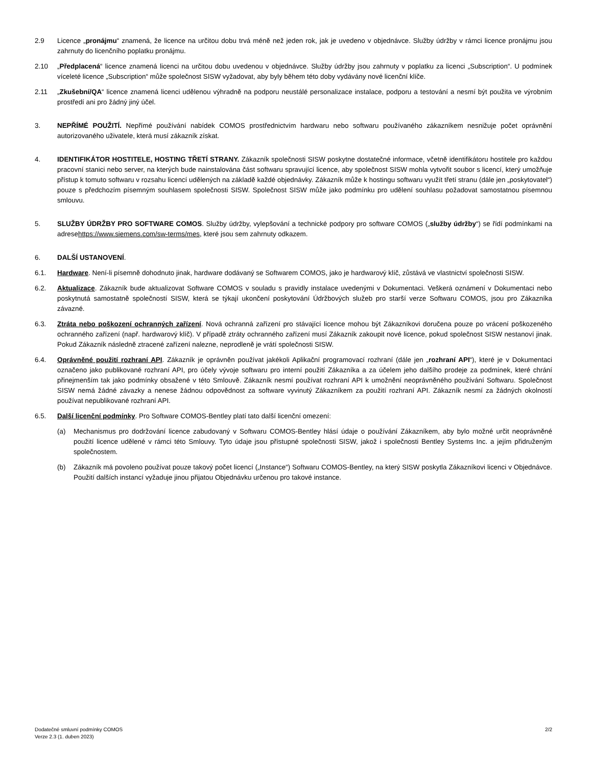2.9 Licence „pronájmu“ znamená, že licence na určitou dobu trvá méně než jeden rok, jak je uvedeno v objednávce. Služby údržby v rámci licence pronájmu jsou zahrnuty do licenčního poplatku pronájmu.
2.10 „Předplacená“ licence znamená licenci na určitou dobu uvedenou v objednávce. Služby údržby jsou zahrnuty v poplatku za licenci „Subscription“. U podmínek víceleté licence „Subscription“ může společnost SISW vyžadovat, aby byly během této doby vydávány nové licenční klíče.
2.11 „Zkušební/QA“ licence znamená licenci udělenou výhradně na podporu neustálé personalizace instalace, podporu a testování a nesmí být použita ve výrobním prostředí ani pro žádný jiný účel.
3. NEPŘÍMÉ POUŽITÍ. Nepřímé používání nabídek COMOS prostřednictvím hardwaru nebo softwaru používaného zákazníkem nesnižuje počet oprávnění autorizovaného uživatele, která musí zákazník získat.
4. IDENTIFIKÁTOR HOSTITELE, HOSTING TŘETÍ STRANY. Zákazník společnosti SISW poskytne dostatečné informace, včetně identifikátoru hostitele pro každou pracovní stanici nebo server, na kterých bude nainstalována část softwaru spravující licence, aby společnost SISW mohla vytvořit soubor s licencí, který umožňuje přístup k tomuto softwaru v rozsahu licencí udělených na základě každé objednávky. Zákazník může k hostingu softwaru využít třetí stranu (dále jen „poskytovatel“) pouze s předchozím písemným souhlasem společnosti SISW. Společnost SISW může jako podmínku pro udělení souhlasu požadovat samostatnou písemnou smlouvu.
5. SLUŽBY ÚDRŽBY PRO SOFTWARE COMOS. Služby údržby, vylepšování a technické podpory pro software COMOS („služby údržby“) se řídí podmínkami na adresehttps://www.siemens.com/sw-terms/mes, které jsou sem zahrnuty odkazem.
6. DALŠÍ USTANOVENÍ.
6.1. Hardware. Není-li písemně dohodnuto jinak, hardware dodávaný se Softwarem COMOS, jako je hardwarový klíč, zůstává ve vlastnictví společnosti SISW.
6.2. Aktualizace. Zákazník bude aktualizovat Software COMOS v souladu s pravidly instalace uvedenými v Dokumentaci. Veškerá oznámení v Dokumentaci nebo poskytnutá samostatně společností SISW, která se týkají ukončení poskytování Údržbových služeb pro starší verze Softwaru COMOS, jsou pro Zákazníka závazné.
6.3. Ztráta nebo poškození ochranných zařízení. Nová ochranná zařízení pro stávající licence mohou být Zákazníkovi doručena pouze po vrácení poškozeného ochranného zařízení (např. hardwarový klíč). V případě ztráty ochranného zařízení musí Zákazník zakoupit nové licence, pokud společnost SISW nestanoví jinak. Pokud Zákazník následně ztracené zařízení nalezne, neprodleně je vrátí společnosti SISW.
6.4. Oprávněné použití rozhraní API. Zákazník je oprávněn používat jakékoli Aplikační programovací rozhraní (dále jen „rozhraní API“), které je v Dokumentaci označeno jako publikované rozhraní API, pro účely vývoje softwaru pro interní použití Zákazníka a za účelem jeho dalšího prodeje za podmínek, které chrání přinejmenším tak jako podmínky obsažené v této Smlouvě. Zákazník nesmí používat rozhraní API k umožnění neoprávněného používání Softwaru. Společnost SISW nemá žádné závazky a nenese žádnou odpovědnost za software vyvinutý Zákazníkem za použití rozhraní API. Zákazník nesmí za žádných okolností používat nepublikované rozhraní API.
6.5. Další licenční podmínky. Pro Software COMOS-Bentley platí tato další licenční omezení:
(a) Mechanismus pro dodržování licence zabudovaný v Softwaru COMOS-Bentley hlásí údaje o používání Zákazníkem, aby bylo možné určit neoprávněné použití licence udělené v rámci této Smlouvy. Tyto údaje jsou přístupné společnosti SISW, jakož i společnosti Bentley Systems Inc. a jejím přidruženým společnostem.
(b) Zákazník má povoleno používat pouze takový počet licencí („Instance“) Softwaru COMOS-Bentley, na který SISW poskytla Zákazníkovi licenci v Objednávce. Použití dalších instancí vyžaduje jinou přijatou Objednávku určenou pro takové instance.
Dodatečné smluvní podmínky COMOS
Verze 2.3 (1. duben 2023)
2/2